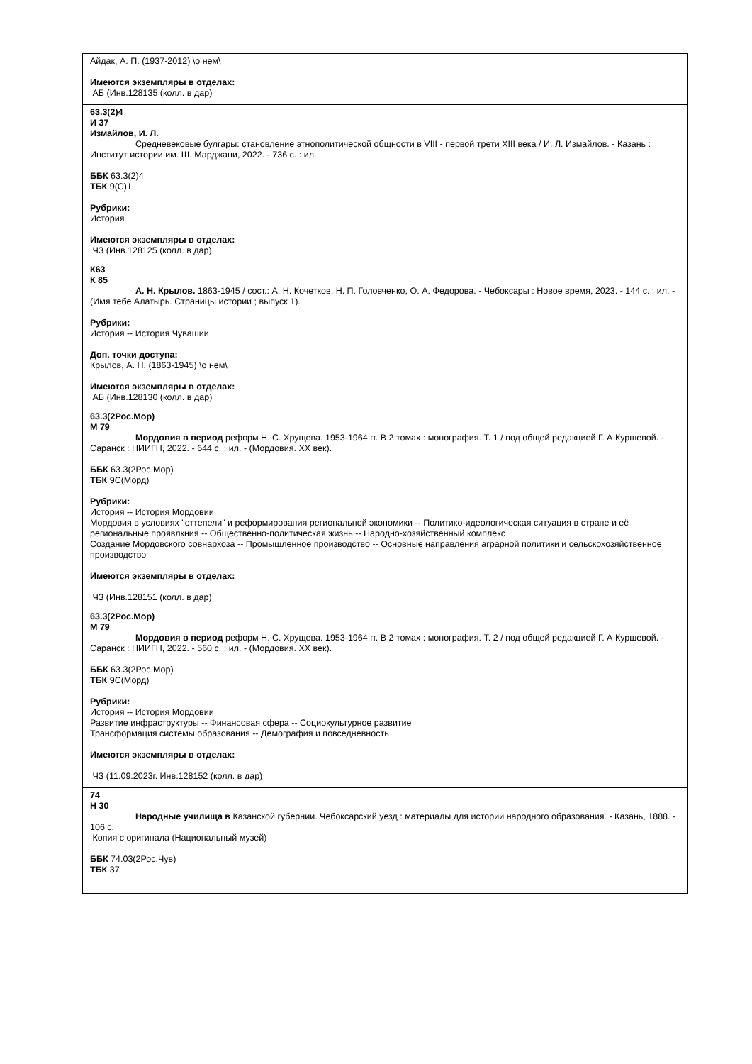| Айдак, А. П. (1937-2012) \о нем\ Имеются экземпляры в отделах: АБ (Инв.128135 (колл. в дар) |
| 63.3(2)4 И 37 Измайлов, И. Л. Средневековые булгары: становление этнополитической общности в VIII - первой трети XIII века / И. Л. Измайлов. - Казань : Институт истории им. Ш. Марджани, 2022. - 736 с. : ил. ББК 63.3(2)4 ТБК 9(С)1 Рубрики: История Имеются экземпляры в отделах: ЧЗ (Инв.128125 (колл. в дар) |
| К63 К 85 А. Н. Крылов. 1863-1945 / сост.: А. Н. Кочетков, Н. П. Головченко, О. А. Федорова. - Чебоксары : Новое время, 2023. - 144 с. : ил. - (Имя тебе Алатырь. Страницы истории ; выпуск 1). Рубрики: История -- История Чувашии Доп. точки доступа: Крылов, А. Н. (1863-1945) \о нем\ Имеются экземпляры в отделах: АБ (Инв.128130 (колл. в дар) |
| 63.3(2Рос.Мор) М 79 Мордовия в период реформ Н. С. Хрущева. 1953-1964 гг. В 2 томах : монография. Т. 1 / под общей редакцией Г. А Куршевой. - Саранск : НИИГН, 2022. - 644 с. : ил. - (Мордовия. XX век). ББК 63.3(2Рос.Мор) ТБК 9С(Морд) Рубрики: История -- История Мордовии Мордовия в условиях "оттепели" и реформирования региональной экономики -- Политико-идеологическая ситуация в стране и её региональные проявлкния -- Общественно-политическая жизнь -- Народно-хозяйственный комплекс Создание Мордовского совнархоза -- Промышленное производство -- Основные направления аграрной политики и сельскохозяйственное производство Имеются экземпляры в отделах: ЧЗ (Инв.128151 (колл. в дар) |
| 63.3(2Рос.Мор) М 79 Мордовия в период реформ Н. С. Хрущева. 1953-1964 гг. В 2 томах : монография. Т. 2 / под общей редакцией Г. А Куршевой. - Саранск : НИИГН, 2022. - 560 с. : ил. - (Мордовия. XX век). ББК 63.3(2Рос.Мор) ТБК 9С(Морд) Рубрики: История -- История Мордовии Развитие инфраструктуры -- Финансовая сфера -- Социокультурное развитие Трансформация системы образования -- Демография и повседневность Имеются экземпляры в отделах: ЧЗ (11.09.2023г. Инв.128152 (колл. в дар) |
| 74 Н 30 Народные училища в Казанской губернии. Чебоксарский уезд : материалы для истории народного образования. - Казань, 1888. - 106 с. Копия с оригинала (Национальный музей) ББК 74.03(2Рос.Чув) ТБК 37 |